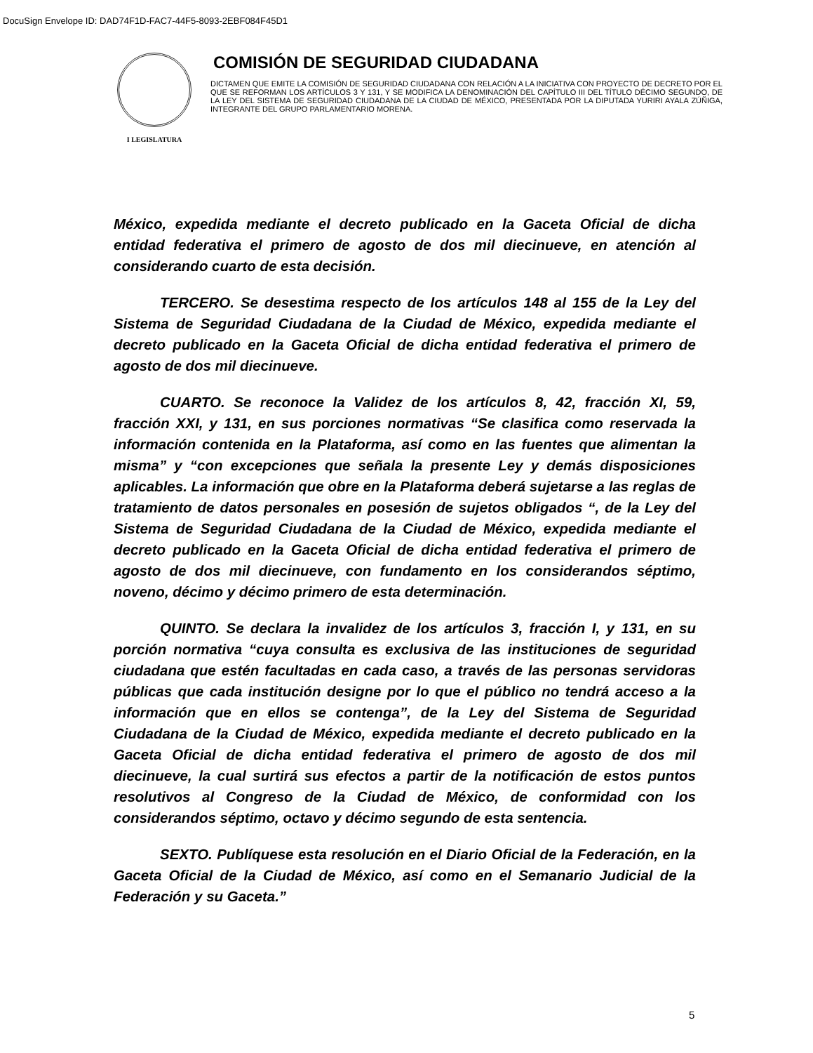DocuSign Envelope ID: DAD74F1D-FAC7-44F5-8093-2EBF084F45D1
I LEGISLATURA
COMISIÓN DE SEGURIDAD CIUDADANA
DICTAMEN QUE EMITE LA COMISIÓN DE SEGURIDAD CIUDADANA CON RELACIÓN A LA INICIATIVA CON PROYECTO DE DECRETO POR EL QUE SE REFORMAN LOS ARTÍCULOS 3 Y 131, Y SE MODIFICA LA DENOMINACIÓN DEL CAPÍTULO III DEL TÍTULO DÉCIMO SEGUNDO, DE LA LEY DEL SISTEMA DE SEGURIDAD CIUDADANA DE LA CIUDAD DE MÉXICO, PRESENTADA POR LA DIPUTADA YURIRI AYALA ZÚÑIGA, INTEGRANTE DEL GRUPO PARLAMENTARIO MORENA.
México, expedida mediante el decreto publicado en la Gaceta Oficial de dicha entidad federativa el primero de agosto de dos mil diecinueve, en atención al considerando cuarto de esta decisión.
TERCERO. Se desestima respecto de los artículos 148 al 155 de la Ley del Sistema de Seguridad Ciudadana de la Ciudad de México, expedida mediante el decreto publicado en la Gaceta Oficial de dicha entidad federativa el primero de agosto de dos mil diecinueve.
CUARTO. Se reconoce la Validez de los artículos 8, 42, fracción XI, 59, fracción XXI, y 131, en sus porciones normativas “Se clasifica como reservada la información contenida en la Plataforma, así como en las fuentes que alimentan la misma” y “con excepciones que señala la presente Ley y demás disposiciones aplicables. La información que obre en la Plataforma deberá sujetarse a las reglas de tratamiento de datos personales en posesión de sujetos obligados “, de la Ley del Sistema de Seguridad Ciudadana de la Ciudad de México, expedida mediante el decreto publicado en la Gaceta Oficial de dicha entidad federativa el primero de agosto de dos mil diecinueve, con fundamento en los considerandos séptimo, noveno, décimo y décimo primero de esta determinación.
QUINTO. Se declara la invalidez de los artículos 3, fracción I, y 131, en su porción normativa “cuya consulta es exclusiva de las instituciones de seguridad ciudadana que estén facultadas en cada caso, a través de las personas servidoras públicas que cada institución designe por lo que el público no tendrá acceso a la información que en ellos se contenga”, de la Ley del Sistema de Seguridad Ciudadana de la Ciudad de México, expedida mediante el decreto publicado en la Gaceta Oficial de dicha entidad federativa el primero de agosto de dos mil diecinueve, la cual surtirá sus efectos a partir de la notificación de estos puntos resolutivos al Congreso de la Ciudad de México, de conformidad con los considerandos séptimo, octavo y décimo segundo de esta sentencia.
SEXTO. Publíquese esta resolución en el Diario Oficial de la Federación, en la Gaceta Oficial de la Ciudad de México, así como en el Semanario Judicial de la Federación y su Gaceta.”
5